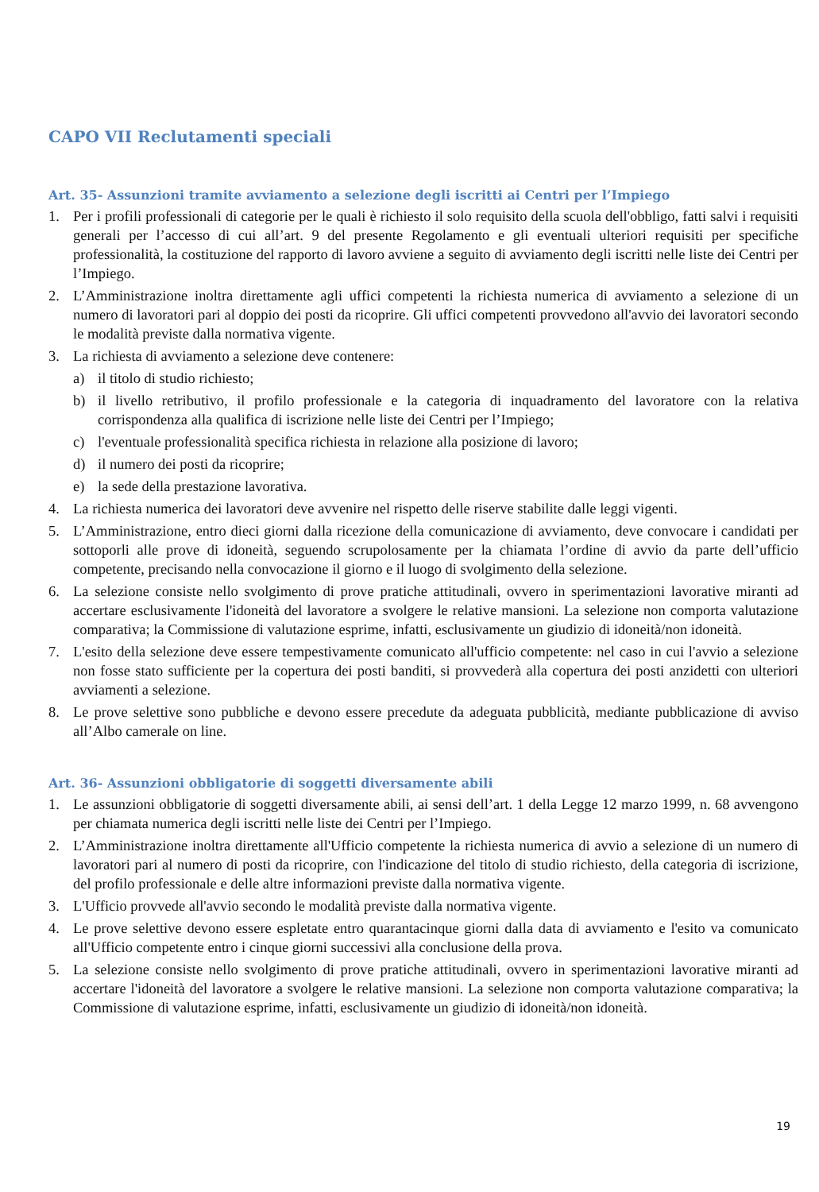CAPO VII Reclutamenti speciali
Art. 35- Assunzioni tramite avviamento a selezione degli iscritti ai Centri per l’Impiego
1. Per i profili professionali di categorie per le quali è richiesto il solo requisito della scuola dell'obbligo, fatti salvi i requisiti generali per l’accesso di cui all’art. 9 del presente Regolamento e gli eventuali ulteriori requisiti per specifiche professionalità, la costituzione del rapporto di lavoro avviene a seguito di avviamento degli iscritti nelle liste dei Centri per l’Impiego.
2. L’Amministrazione inoltra direttamente agli uffici competenti la richiesta numerica di avviamento a selezione di un numero di lavoratori pari al doppio dei posti da ricoprire. Gli uffici competenti provvedono all'avvio dei lavoratori secondo le modalità previste dalla normativa vigente.
3. La richiesta di avviamento a selezione deve contenere:
a) il titolo di studio richiesto;
b) il livello retributivo, il profilo professionale e la categoria di inquadramento del lavoratore con la relativa corrispondenza alla qualifica di iscrizione nelle liste dei Centri per l’Impiego;
c) l'eventuale professionalità specifica richiesta in relazione alla posizione di lavoro;
d) il numero dei posti da ricoprire;
e) la sede della prestazione lavorativa.
4. La richiesta numerica dei lavoratori deve avvenire nel rispetto delle riserve stabilite dalle leggi vigenti.
5. L’Amministrazione, entro dieci giorni dalla ricezione della comunicazione di avviamento, deve convocare i candidati per sottoporli alle prove di idoneità, seguendo scrupolosamente per la chiamata l’ordine di avvio da parte dell’ufficio competente, precisando nella convocazione il giorno e il luogo di svolgimento della selezione.
6. La selezione consiste nello svolgimento di prove pratiche attitudinali, ovvero in sperimentazioni lavorative miranti ad accertare esclusivamente l'idoneità del lavoratore a svolgere le relative mansioni. La selezione non comporta valutazione comparativa; la Commissione di valutazione esprime, infatti, esclusivamente un giudizio di idoneità/non idoneità.
7. L'esito della selezione deve essere tempestivamente comunicato all'ufficio competente: nel caso in cui l'avvio a selezione non fosse stato sufficiente per la copertura dei posti banditi, si provvederà alla copertura dei posti anzidetti con ulteriori avviamenti a selezione.
8. Le prove selettive sono pubbliche e devono essere precedute da adeguata pubblicità, mediante pubblicazione di avviso all’Albo camerale on line.
Art. 36- Assunzioni obbligatorie di soggetti diversamente abili
1. Le assunzioni obbligatorie di soggetti diversamente abili, ai sensi dell’art. 1 della Legge 12 marzo 1999, n. 68 avvengono per chiamata numerica degli iscritti nelle liste dei Centri per l’Impiego.
2. L’Amministrazione inoltra direttamente all'Ufficio competente la richiesta numerica di avvio a selezione di un numero di lavoratori pari al numero di posti da ricoprire, con l'indicazione del titolo di studio richiesto, della categoria di iscrizione, del profilo professionale e delle altre informazioni previste dalla normativa vigente.
3. L'Ufficio provvede all'avvio secondo le modalità previste dalla normativa vigente.
4. Le prove selettive devono essere espletate entro quarantacinque giorni dalla data di avviamento e l'esito va comunicato all'Ufficio competente entro i cinque giorni successivi alla conclusione della prova.
5. La selezione consiste nello svolgimento di prove pratiche attitudinali, ovvero in sperimentazioni lavorative miranti ad accertare l'idoneità del lavoratore a svolgere le relative mansioni. La selezione non comporta valutazione comparativa; la Commissione di valutazione esprime, infatti, esclusivamente un giudizio di idoneità/non idoneità.
19